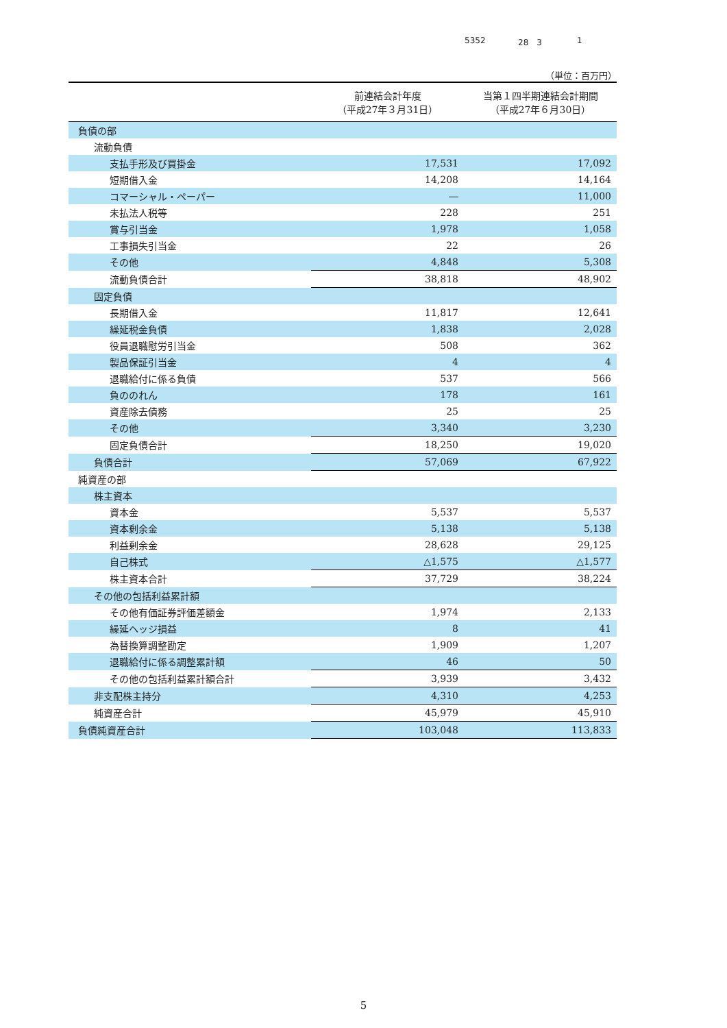5352 28　3 1
（単位：百万円）
| | 前連結会計年度 （平成27年３月31日） | 当第１四半期連結会計期間 （平成27年６月30日） |
| --- | --- | --- |
| 負債の部 | | |
| 流動負債 | | |
| 支払手形及び買掛金 | 17,531 | 17,092 |
| 短期借入金 | 14,208 | 14,164 |
| コマーシャル・ペーパー | ― | 11,000 |
| 未払法人税等 | 228 | 251 |
| 賞与引当金 | 1,978 | 1,058 |
| 工事損失引当金 | 22 | 26 |
| その他 | 4,848 | 5,308 |
| 流動負債合計 | 38,818 | 48,902 |
| 固定負債 | | |
| 長期借入金 | 11,817 | 12,641 |
| 繰延税金負債 | 1,838 | 2,028 |
| 役員退職慰労引当金 | 508 | 362 |
| 製品保証引当金 | 4 | 4 |
| 退職給付に係る負債 | 537 | 566 |
| 負ののれん | 178 | 161 |
| 資産除去債務 | 25 | 25 |
| その他 | 3,340 | 3,230 |
| 固定負債合計 | 18,250 | 19,020 |
| 負債合計 | 57,069 | 67,922 |
| 純資産の部 | | |
| 株主資本 | | |
| 資本金 | 5,537 | 5,537 |
| 資本剰余金 | 5,138 | 5,138 |
| 利益剰余金 | 28,628 | 29,125 |
| 自己株式 | △1,575 | △1,577 |
| 株主資本合計 | 37,729 | 38,224 |
| その他の包括利益累計額 | | |
| その他有価証券評価差額金 | 1,974 | 2,133 |
| 繰延ヘッジ損益 | 8 | 41 |
| 為替換算調整勘定 | 1,909 | 1,207 |
| 退職給付に係る調整累計額 | 46 | 50 |
| その他の包括利益累計額合計 | 3,939 | 3,432 |
| 非支配株主持分 | 4,310 | 4,253 |
| 純資産合計 | 45,979 | 45,910 |
| 負債純資産合計 | 103,048 | 113,833 |
5